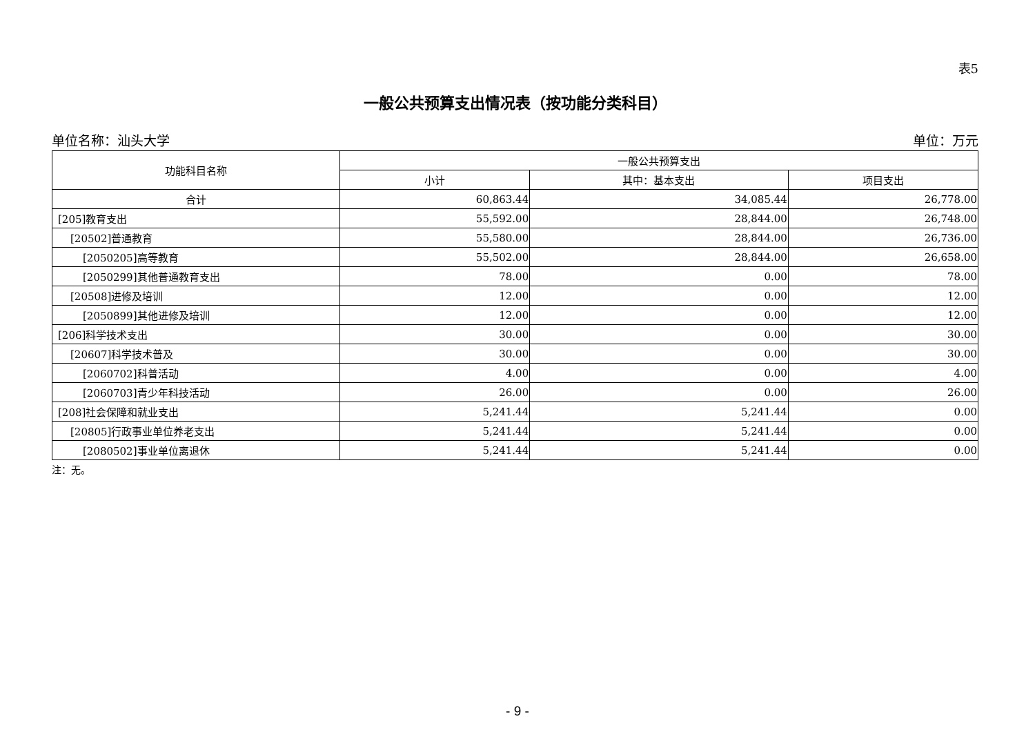表5
一般公共预算支出情况表（按功能分类科目）
单位名称：汕头大学 单位：万元
| 功能科目名称 | 一般公共预算支出 | | |
| --- | --- | --- | --- |
| | 小计 | 其中：基本支出 | 项目支出 |
| 合计 | 60,863.44 | 34,085.44 | 26,778.00 |
| [205]教育支出 | 55,592.00 | 28,844.00 | 26,748.00 |
| [20502]普通教育 | 55,580.00 | 28,844.00 | 26,736.00 |
| [2050205]高等教育 | 55,502.00 | 28,844.00 | 26,658.00 |
| [2050299]其他普通教育支出 | 78.00 | 0.00 | 78.00 |
| [20508]进修及培训 | 12.00 | 0.00 | 12.00 |
| [2050899]其他进修及培训 | 12.00 | 0.00 | 12.00 |
| [206]科学技术支出 | 30.00 | 0.00 | 30.00 |
| [20607]科学技术普及 | 30.00 | 0.00 | 30.00 |
| [2060702]科普活动 | 4.00 | 0.00 | 4.00 |
| [2060703]青少年科技活动 | 26.00 | 0.00 | 26.00 |
| [208]社会保障和就业支出 | 5,241.44 | 5,241.44 | 0.00 |
| [20805]行政事业单位养老支出 | 5,241.44 | 5,241.44 | 0.00 |
| [2080502]事业单位离退休 | 5,241.44 | 5,241.44 | 0.00 |
注：无。
- 9 -